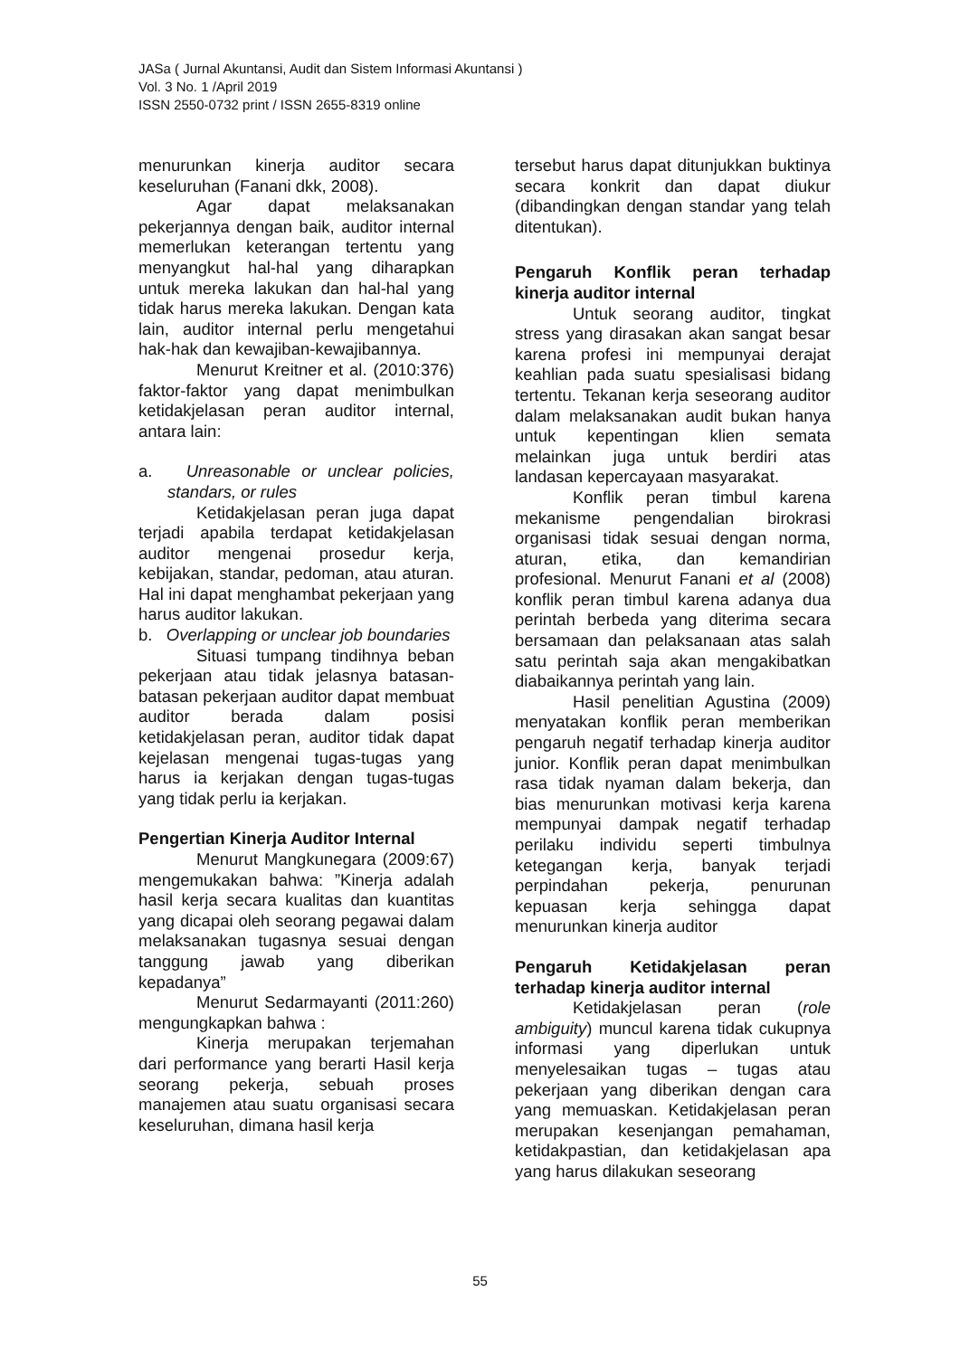JASa ( Jurnal Akuntansi, Audit dan Sistem Informasi Akuntansi )
Vol. 3 No. 1 /April 2019
ISSN 2550-0732 print / ISSN 2655-8319 online
menurunkan kinerja auditor secara keseluruhan (Fanani dkk, 2008).
Agar dapat melaksanakan pekerjannya dengan baik, auditor internal memerlukan keterangan tertentu yang menyangkut hal-hal yang diharapkan untuk mereka lakukan dan hal-hal yang tidak harus mereka lakukan. Dengan kata lain, auditor internal perlu mengetahui hak-hak dan kewajiban-kewajibannya.
Menurut Kreitner et al. (2010:376) faktor-faktor yang dapat menimbulkan ketidakjelasan peran auditor internal, antara lain:
a. Unreasonable or unclear policies, standars, or rules
Ketidakjelasan peran juga dapat terjadi apabila terdapat ketidakjelasan auditor mengenai prosedur kerja, kebijakan, standar, pedoman, atau aturan. Hal ini dapat menghambat pekerjaan yang harus auditor lakukan.
b. Overlapping or unclear job boundaries
Situasi tumpang tindihnya beban pekerjaan atau tidak jelasnya batasan-batasan pekerjaan auditor dapat membuat auditor berada dalam posisi ketidakjelasan peran, auditor tidak dapat kejelasan mengenai tugas-tugas yang harus ia kerjakan dengan tugas-tugas yang tidak perlu ia kerjakan.
Pengertian Kinerja Auditor Internal
Menurut Mangkunegara (2009:67) mengemukakan bahwa: ”Kinerja adalah hasil kerja secara kualitas dan kuantitas yang dicapai oleh seorang pegawai dalam melaksanakan tugasnya sesuai dengan tanggung jawab yang diberikan kepadanya”
Menurut Sedarmayanti (2011:260) mengungkapkan bahwa :
Kinerja merupakan terjemahan dari performance yang berarti Hasil kerja seorang pekerja, sebuah proses manajemen atau suatu organisasi secara keseluruhan, dimana hasil kerja
tersebut harus dapat ditunjukkan buktinya secara konkrit dan dapat diukur (dibandingkan dengan standar yang telah ditentukan).
Pengaruh Konflik peran terhadap kinerja auditor internal
Untuk seorang auditor, tingkat stress yang dirasakan akan sangat besar karena profesi ini mempunyai derajat keahlian pada suatu spesialisasi bidang tertentu. Tekanan kerja seseorang auditor dalam melaksanakan audit bukan hanya untuk kepentingan klien semata melainkan juga untuk berdiri atas landasan kepercayaan masyarakat.
Konflik peran timbul karena mekanisme pengendalian birokrasi organisasi tidak sesuai dengan norma, aturan, etika, dan kemandirian profesional. Menurut Fanani et al (2008) konflik peran timbul karena adanya dua perintah berbeda yang diterima secara bersamaan dan pelaksanaan atas salah satu perintah saja akan mengakibatkan diabaikannya perintah yang lain.
Hasil penelitian Agustina (2009) menyatakan konflik peran memberikan pengaruh negatif terhadap kinerja auditor junior. Konflik peran dapat menimbulkan rasa tidak nyaman dalam bekerja, dan bias menurunkan motivasi kerja karena mempunyai dampak negatif terhadap perilaku individu seperti timbulnya ketegangan kerja, banyak terjadi perpindahan pekerja, penurunan kepuasan kerja sehingga dapat menurunkan kinerja auditor
Pengaruh Ketidakjelasan peran terhadap kinerja auditor internal
Ketidakjelasan peran (role ambiguity) muncul karena tidak cukupnya informasi yang diperlukan untuk menyelesaikan tugas – tugas atau pekerjaan yang diberikan dengan cara yang memuaskan. Ketidakjelasan peran merupakan kesenjangan pemahaman, ketidakpastian, dan ketidakjelasan apa yang harus dilakukan seseorang
55